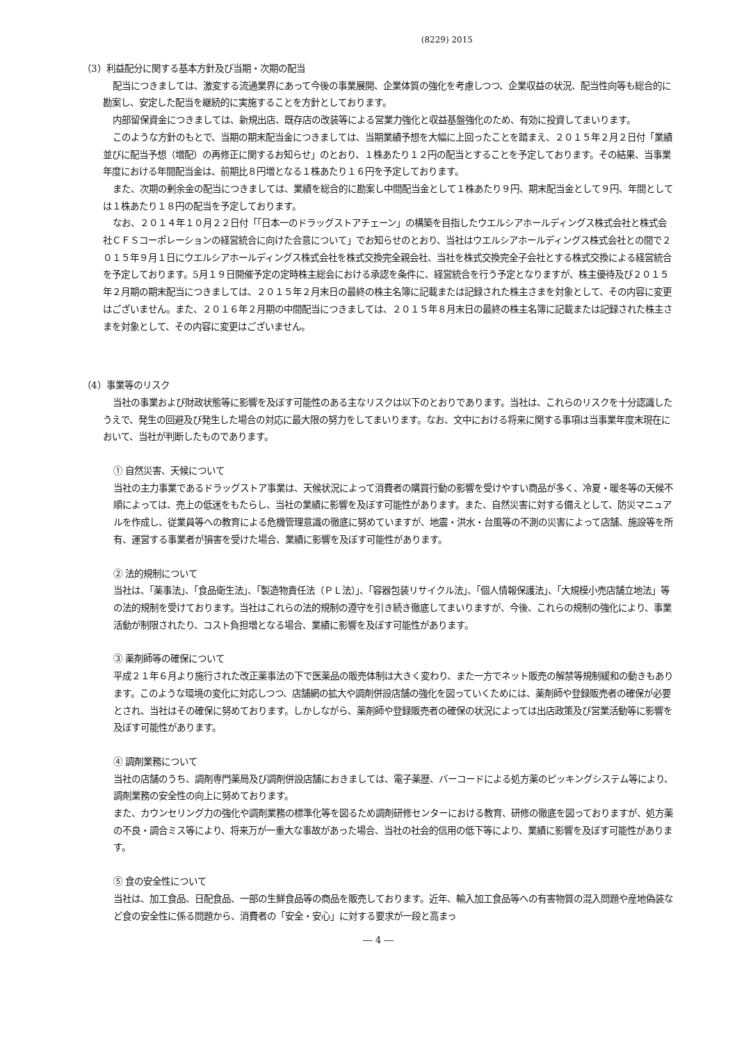(8229) 2015
（3）利益配分に関する基本方針及び当期・次期の配当
配当につきましては、激変する流通業界にあって今後の事業展開、企業体質の強化を考慮しつつ、企業収益の状況、配当性向等も総合的に勘案し、安定した配当を継続的に実施することを方針としております。
内部留保資金につきましては、新規出店、既存店の改装等による営業力強化と収益基盤強化のため、有効に投資してまいります。
このような方針のもとで、当期の期末配当金につきましては、当期業績予想を大幅に上回ったことを踏まえ、２０１５年２月２日付「業績並びに配当予想（増配）の再修正に関するお知らせ」のとおり、１株あたり１２円の配当とすることを予定しております。その結果、当事業年度における年間配当金は、前期比８円増となる１株あたり１６円を予定しております。
また、次期の剰余金の配当につきましては、業績を総合的に勘案し中間配当金として１株あたり９円、期末配当金として９円、年間としては１株あたり１８円の配当を予定しております。
なお、２０１４年１０月２２日付「「日本一のドラッグストアチェーン」の構築を目指したウエルシアホールディングス株式会社と株式会社ＣＦＳコーポレーションの経営統合に向けた合意について」でお知らせのとおり、当社はウエルシアホールディングス株式会社との間で２０１５年９月１日にウエルシアホールディングス株式会社を株式交換完全親会社、当社を株式交換完全子会社とする株式交換による経営統合を予定しております。5月１９日開催予定の定時株主総会における承認を条件に、経営統合を行う予定となりますが、株主優待及び２０１５年２月期の期末配当につきましては、２０１５年２月末日の最終の株主名簿に記載または記録された株主さまを対象として、その内容に変更はございません。また、２０１６年２月期の中間配当につきましては、２０１５年８月末日の最終の株主名簿に記載または記録された株主さまを対象として、その内容に変更はございません。
（4）事業等のリスク
当社の事業および財政状態等に影響を及ぼす可能性のある主なリスクは以下のとおりであります。当社は、これらのリスクを十分認識したうえで、発生の回避及び発生した場合の対応に最大限の努力をしてまいります。なお、文中における将来に関する事項は当事業年度末現在において、当社が判断したものであります。
① 自然災害、天候について
当社の主力事業であるドラッグストア事業は、天候状況によって消費者の購買行動の影響を受けやすい商品が多く、冷夏・暖冬等の天候不順によっては、売上の低迷をもたらし、当社の業績に影響を及ぼす可能性があります。また、自然災害に対する備えとして、防災マニュアルを作成し、従業員等への教育による危機管理意識の徹底に努めていますが、地震・洪水・台風等の不測の災害によって店舗、施設等を所有、運営する事業者が損害を受けた場合、業績に影響を及ぼす可能性があります。
② 法的規制について
当社は、「薬事法」、「食品衛生法」、「製造物責任法（ＰＬ法）」、「容器包装リサイクル法」、「個人情報保護法」、「大規模小売店舗立地法」等の法的規制を受けております。当社はこれらの法的規制の遵守を引き続き徹底してまいりますが、今後、これらの規制の強化により、事業活動が制限されたり、コスト負担増となる場合、業績に影響を及ぼす可能性があります。
③ 薬剤師等の確保について
平成２１年６月より施行された改正薬事法の下で医薬品の販売体制は大きく変わり、また一方でネット販売の解禁等規制緩和の動きもあります。このような環境の変化に対応しつつ、店舗網の拡大や調剤併設店舗の強化を図っていくためには、薬剤師や登録販売者の確保が必要とされ、当社はその確保に努めております。しかしながら、薬剤師や登録販売者の確保の状況によっては出店政策及び営業活動等に影響を及ぼす可能性があります。
④ 調剤業務について
当社の店舗のうち、調剤専門薬局及び調剤併設店舗におきましては、電子薬歴、バーコードによる処方薬のピッキングシステム等により、調剤業務の安全性の向上に努めております。
また、カウンセリング力の強化や調剤業務の標準化等を図るため調剤研修センターにおける教育、研修の徹底を図っておりますが、処方薬の不良・調合ミス等により、将来万が一重大な事故があった場合、当社の社会的信用の低下等により、業績に影響を及ぼす可能性があります。
⑤ 食の安全性について
当社は、加工食品、日配食品、一部の生鮮食品等の商品を販売しております。近年、輸入加工食品等への有害物質の混入問題や産地偽装など食の安全性に係る問題から、消費者の「安全・安心」に対する要求が一段と高まっ
― 4 ―